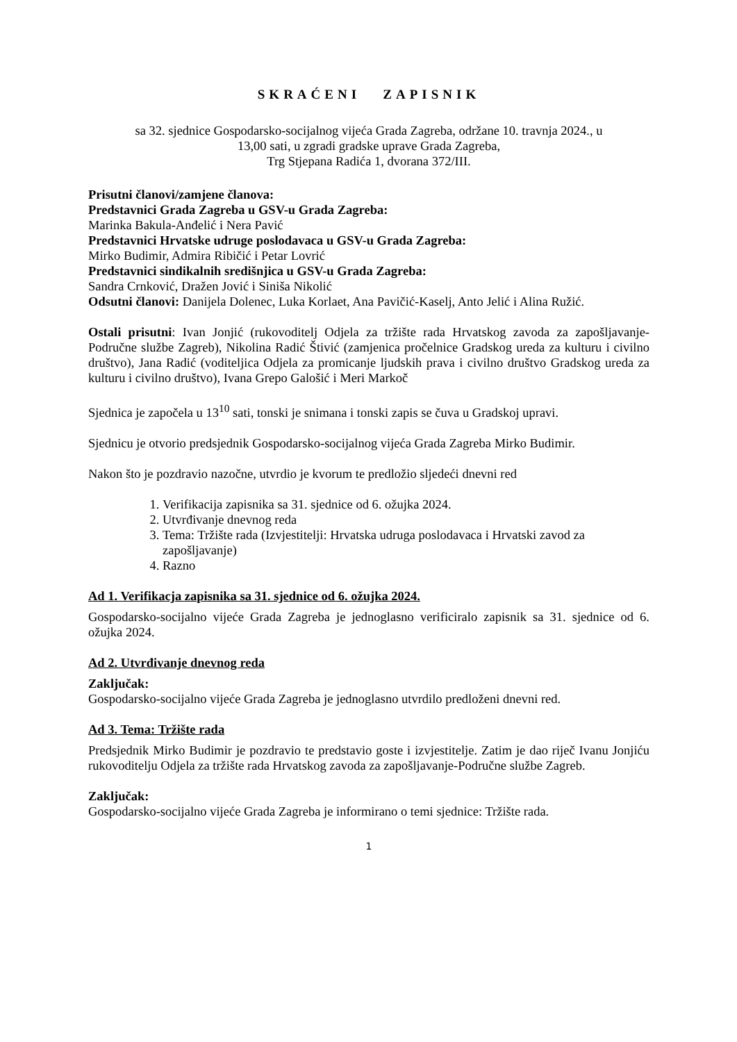SKRAĆENI ZAPISNIK
sa 32. sjednice Gospodarsko-socijalnog vijeća Grada Zagreba, održane 10. travnja 2024., u
13,00 sati, u zgradi gradske uprave Grada Zagreba,
Trg Stjepana Radića 1, dvorana 372/III.
Prisutni članovi/zamjene članova:
Predstavnici Grada Zagreba u GSV-u Grada Zagreba:
Marinka Bakula-Anđelić i Nera Pavić
Predstavnici Hrvatske udruge poslodavaca u GSV-u Grada Zagreba:
Mirko Budimir, Admira Ribičić i Petar Lovrić
Predstavnici sindikalnih središnjica u GSV-u Grada Zagreba:
Sandra Crnković, Dražen Jović i Siniša Nikolić
Odsutni članovi: Danijela Dolenec, Luka Korlaet, Ana Pavičić-Kaselj, Anto Jelić i Alina Ružić.
Ostali prisutni: Ivan Jonjić (rukovoditelj Odjela za tržište rada Hrvatskog zavoda za zapošljavanje-Područne službe Zagreb), Nikolina Radić Štivić (zamjenica pročelnice Gradskog ureda za kulturu i civilno društvo), Jana Radić (voditeljica Odjela za promicanje ljudskih prava i civilno društvo Gradskog ureda za kulturu i civilno društvo), Ivana Grepo Galošić i Meri Markoč
Sjednica je započela u 13<sup>10</sup> sati, tonski je snimana i tonski zapis se čuva u Gradskoj upravi.
Sjednicu je otvorio predsjednik Gospodarsko-socijalnog vijeća Grada Zagreba Mirko Budimir.
Nakon što je pozdravio nazočne, utvrdio je kvorum te predložio sljedeći dnevni red
1. Verifikacija zapisnika sa 31. sjednice od 6. ožujka 2024.
2. Utvrđivanje dnevnog reda
3. Tema: Tržište rada (Izvjestitelji: Hrvatska udruga poslodavaca i Hrvatski zavod za zapošljavanje)
4. Razno
Ad 1. Verifikacja zapisnika sa 31. sjednice od 6. ožujka 2024.
Gospodarsko-socijalno vijeće Grada Zagreba je jednoglasno verificiralo zapisnik sa 31. sjednice od 6. ožujka 2024.
Ad 2. Utvrđivanje dnevnog reda
Zaključak:
Gospodarsko-socijalno vijeće Grada Zagreba je jednoglasno utvrdilo predloženi dnevni red.
Ad 3. Tema: Tržište rada
Predsjednik Mirko Budimir je pozdravio te predstavio goste i izvjestitelje. Zatim je dao riječ Ivanu Jonjiću rukovoditelju Odjela za tržište rada Hrvatskog zavoda za zapošljavanje-Područne službe Zagreb.
Zaključak:
Gospodarsko-socijalno vijeće Grada Zagreba je informirano o temi sjednice: Tržište rada.
1